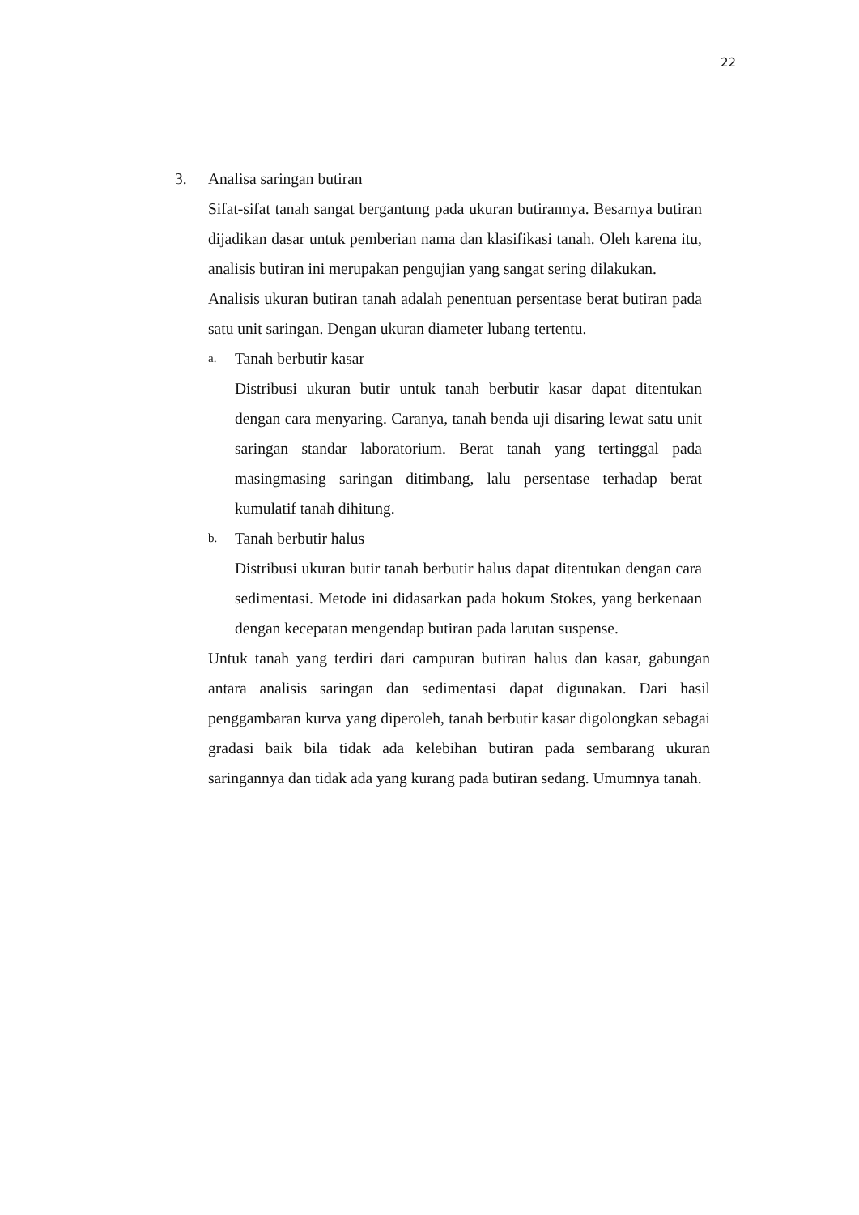22
3. Analisa saringan butiran
Sifat-sifat tanah sangat bergantung pada ukuran butirannya. Besarnya butiran dijadikan dasar untuk pemberian nama dan klasifikasi tanah. Oleh karena itu, analisis butiran ini merupakan pengujian yang sangat sering dilakukan.
Analisis ukuran butiran tanah adalah penentuan persentase berat butiran pada satu unit saringan. Dengan ukuran diameter lubang tertentu.
a. Tanah berbutir kasar
Distribusi ukuran butir untuk tanah berbutir kasar dapat ditentukan dengan cara menyaring. Caranya, tanah benda uji disaring lewat satu unit saringan standar laboratorium. Berat tanah yang tertinggal pada masingmasing saringan ditimbang, lalu persentase terhadap berat kumulatif tanah dihitung.
b. Tanah berbutir halus
Distribusi ukuran butir tanah berbutir halus dapat ditentukan dengan cara sedimentasi. Metode ini didasarkan pada hokum Stokes, yang berkenaan dengan kecepatan mengendap butiran pada larutan suspense.
Untuk tanah yang terdiri dari campuran butiran halus dan kasar, gabungan antara analisis saringan dan sedimentasi dapat digunakan. Dari hasil penggambaran kurva yang diperoleh, tanah berbutir kasar digolongkan sebagai gradasi baik bila tidak ada kelebihan butiran pada sembarang ukuran saringannya dan tidak ada yang kurang pada butiran sedang. Umumnya tanah.